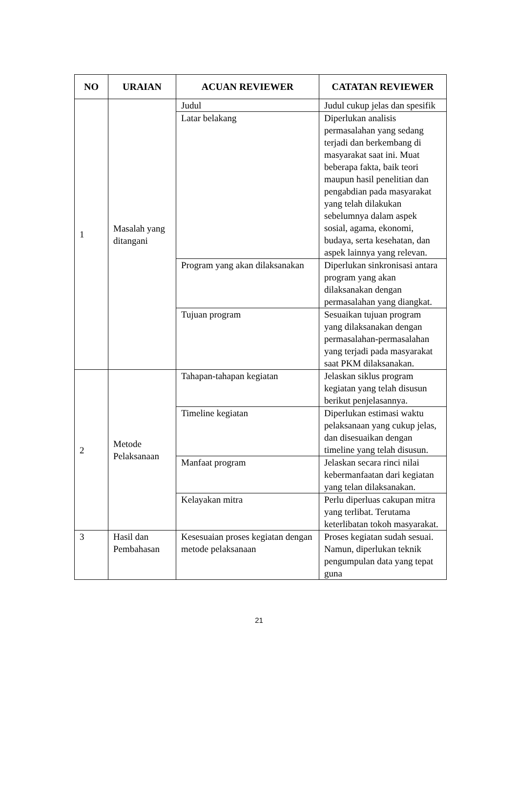| NO | URAIAN | ACUAN REVIEWER | CATATAN REVIEWER |
| --- | --- | --- | --- |
| 1 | Masalah yang ditangani | Judul | Judul cukup jelas dan spesifik |
| | | Latar belakang | Diperlukan analisis permasalahan yang sedang terjadi dan berkembang di masyarakat saat ini. Muat beberapa fakta, baik teori maupun hasil penelitian dan pengabdian pada masyarakat yang telah dilakukan sebelumnya dalam aspek sosial, agama, ekonomi, budaya, serta kesehatan, dan aspek lainnya yang relevan. |
| | | Program yang akan dilaksanakan | Diperlukan sinkronisasi antara program yang akan dilaksanakan dengan permasalahan yang diangkat. |
| | | Tujuan program | Sesuaikan tujuan program yang dilaksanakan dengan permasalahan-permasalahan yang terjadi pada masyarakat saat PKM dilaksanakan. |
| 2 | Metode Pelaksanaan | Tahapan-tahapan kegiatan | Jelaskan siklus program kegiatan yang telah disusun berikut penjelasannya. |
| | | Timeline kegiatan | Diperlukan estimasi waktu pelaksanaan yang cukup jelas, dan disesuaikan dengan timeline yang telah disusun. |
| | | Manfaat program | Jelaskan secara rinci nilai kebermanfaatan dari kegiatan yang telan dilaksanakan. |
| | | Kelayakan mitra | Perlu diperluas cakupan mitra yang terlibat. Terutama keterlibatan tokoh masyarakat. |
| 3 | Hasil dan Pembahasan | Kesesuaian proses kegiatan dengan metode pelaksanaan | Proses kegiatan sudah sesuai. Namun, diperlukan teknik pengumpulan data yang tepat guna |
21